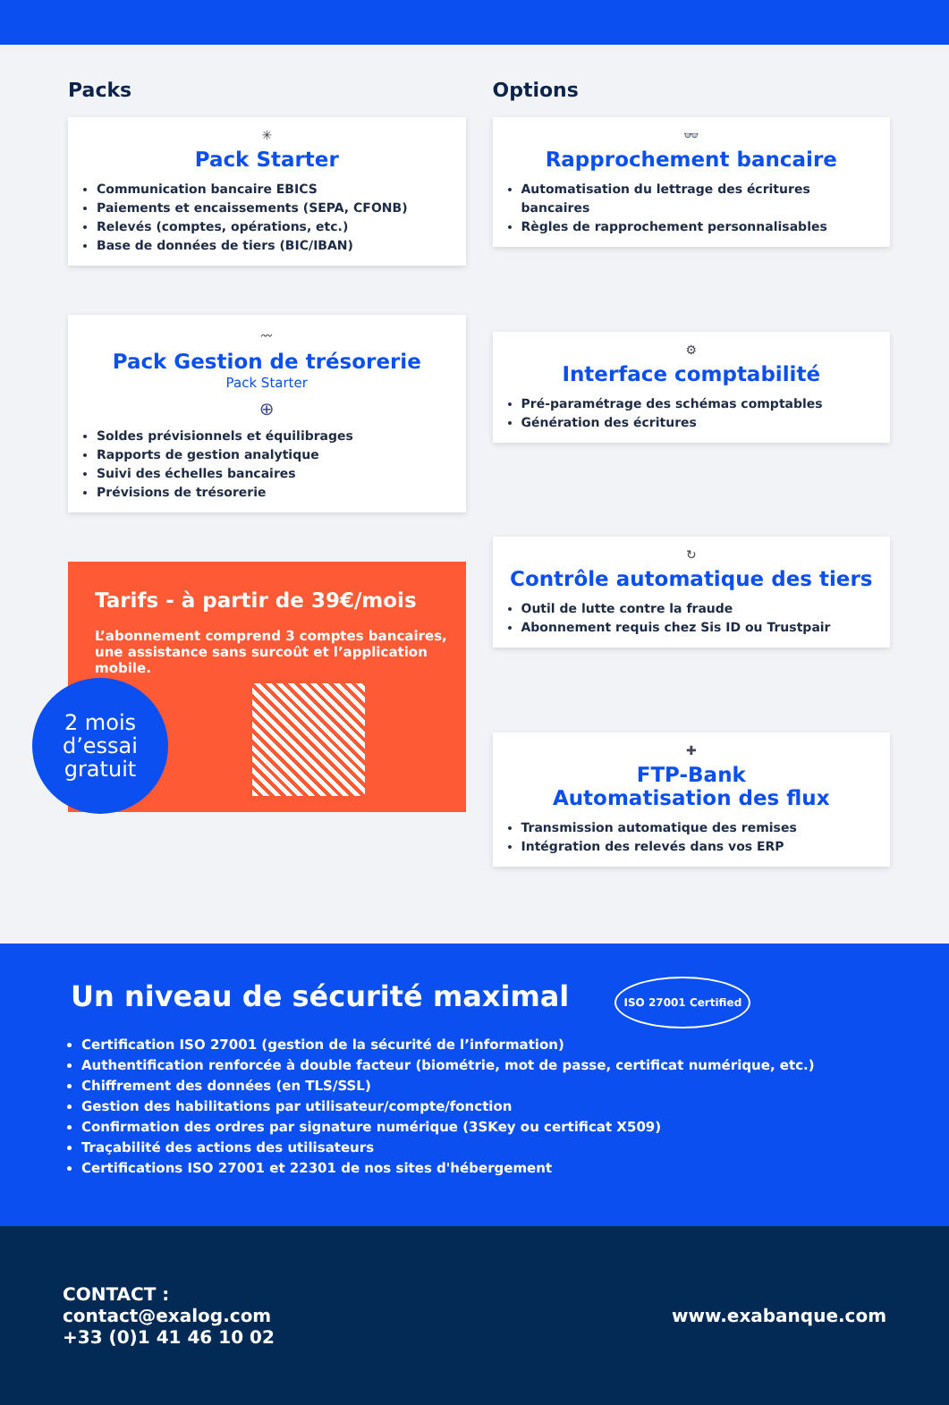Packs
✳
Pack Starter
Communication bancaire EBICS
Paiements et encaissements (SEPA, CFONB)
Relevés (comptes, opérations, etc.)
Base de données de tiers (BIC/IBAN)
〰
Pack Gestion de trésorerie
Pack Starter
⊕
Soldes prévisionnels et équilibrages
Rapports de gestion analytique
Suivi des échelles bancaires
Prévisions de trésorerie
Tarifs - à partir de 39€/mois
L’abonnement comprend 3 comptes bancaires, une assistance sans surcoût et l’application mobile.
2 mois
d’essai
gratuit
Options
👓
Rapprochement bancaire
Automatisation du lettrage des écritures bancaires
Règles de rapprochement personnalisables
⚙
Interface comptabilité
Pré-paramétrage des schémas comptables
Génération des écritures
↻
Contrôle automatique des tiers
Outil de lutte contre la fraude
Abonnement requis chez Sis ID ou Trustpair
✚
FTP-Bank
Automatisation des flux
Transmission automatique des remises
Intégration des relevés dans vos ERP
Un niveau de sécurité maximal ISO 27001 Certified
Certification ISO 27001 (gestion de la sécurité de l’information)
Authentification renforcée à double facteur (biométrie, mot de passe, certificat numérique, etc.)
Chiffrement des données (en TLS/SSL)
Gestion des habilitations par utilisateur/compte/fonction
Confirmation des ordres par signature numérique (3SKey ou certificat X509)
Traçabilité des actions des utilisateurs
Certifications ISO 27001 et 22301 de nos sites d'hébergement
CONTACT :
contact@exalog.com
+33 (0)1 41 46 10 02
www.exabanque.com